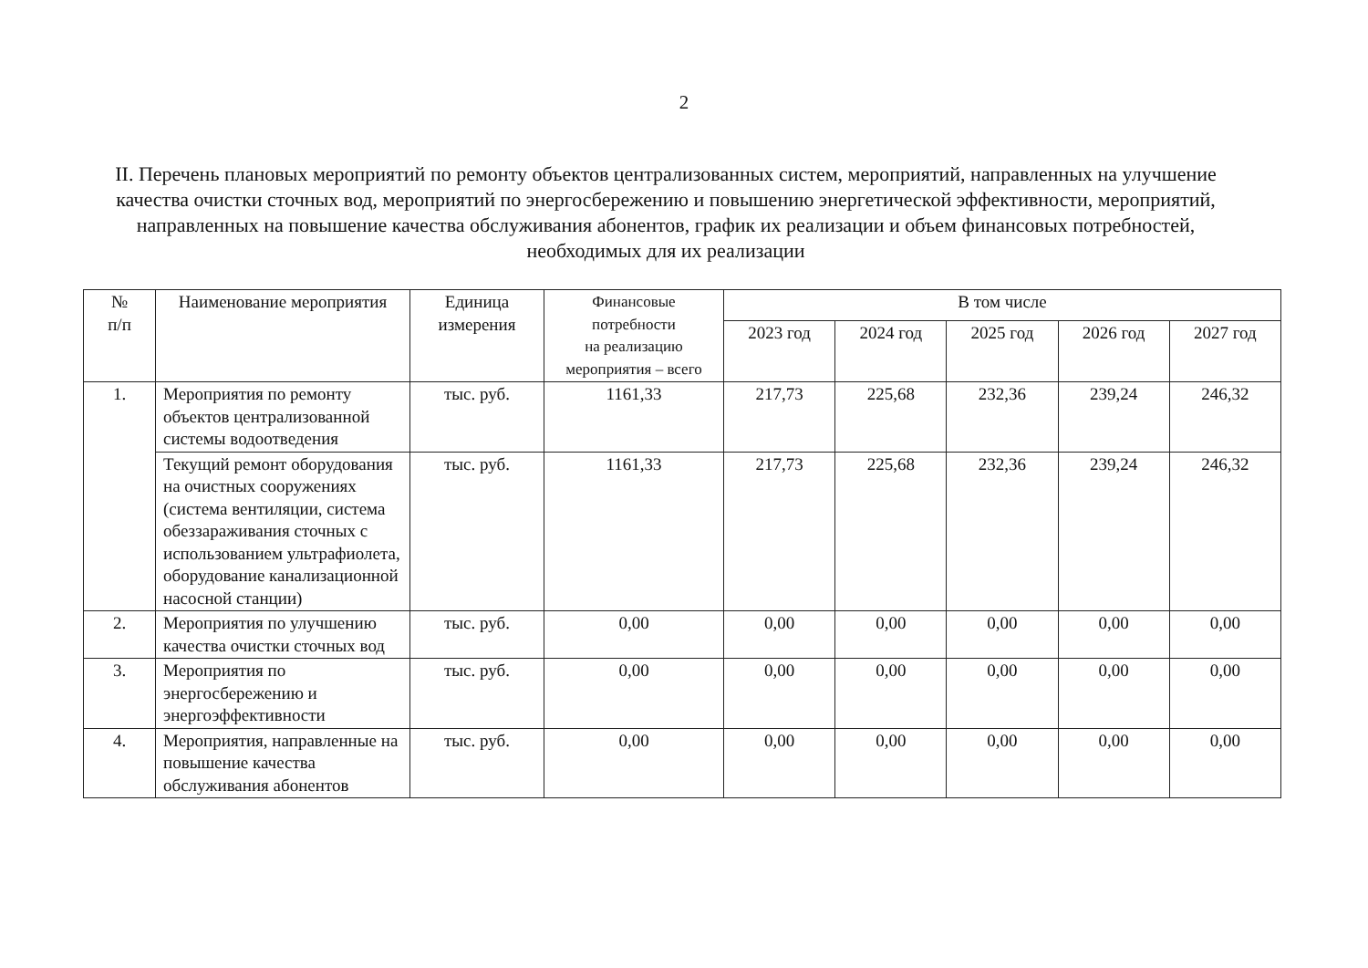2
II. Перечень плановых мероприятий по ремонту объектов централизованных систем, мероприятий, направленных на улучшение качества очистки сточных вод, мероприятий по энергосбережению и повышению энергетической эффективности, мероприятий, направленных на повышение качества обслуживания абонентов, график их реализации и объем финансовых потребностей, необходимых для их реализации
| № п/п | Наименование мероприятия | Единица измерения | Финансовые потребности на реализацию мероприятия – всего | В том числе | | | | |
| --- | --- | --- | --- | --- | --- | --- | --- | --- |
| | | | | 2023 год | 2024 год | 2025 год | 2026 год | 2027 год |
| 1. | Мероприятия по ремонту объектов централизованной системы водоотведения | тыс. руб. | 1161,33 | 217,73 | 225,68 | 232,36 | 239,24 | 246,32 |
| | Текущий ремонт оборудования на очистных сооружениях (система вентиляции, система обеззараживания сточных с использованием ультрафиолета, оборудование канализационной насосной станции) | тыс. руб. | 1161,33 | 217,73 | 225,68 | 232,36 | 239,24 | 246,32 |
| 2. | Мероприятия по улучшению качества очистки сточных вод | тыс. руб. | 0,00 | 0,00 | 0,00 | 0,00 | 0,00 | 0,00 |
| 3. | Мероприятия по энергосбережению и энергоэффективности | тыс. руб. | 0,00 | 0,00 | 0,00 | 0,00 | 0,00 | 0,00 |
| 4. | Мероприятия, направленные на повышение качества обслуживания абонентов | тыс. руб. | 0,00 | 0,00 | 0,00 | 0,00 | 0,00 | 0,00 |